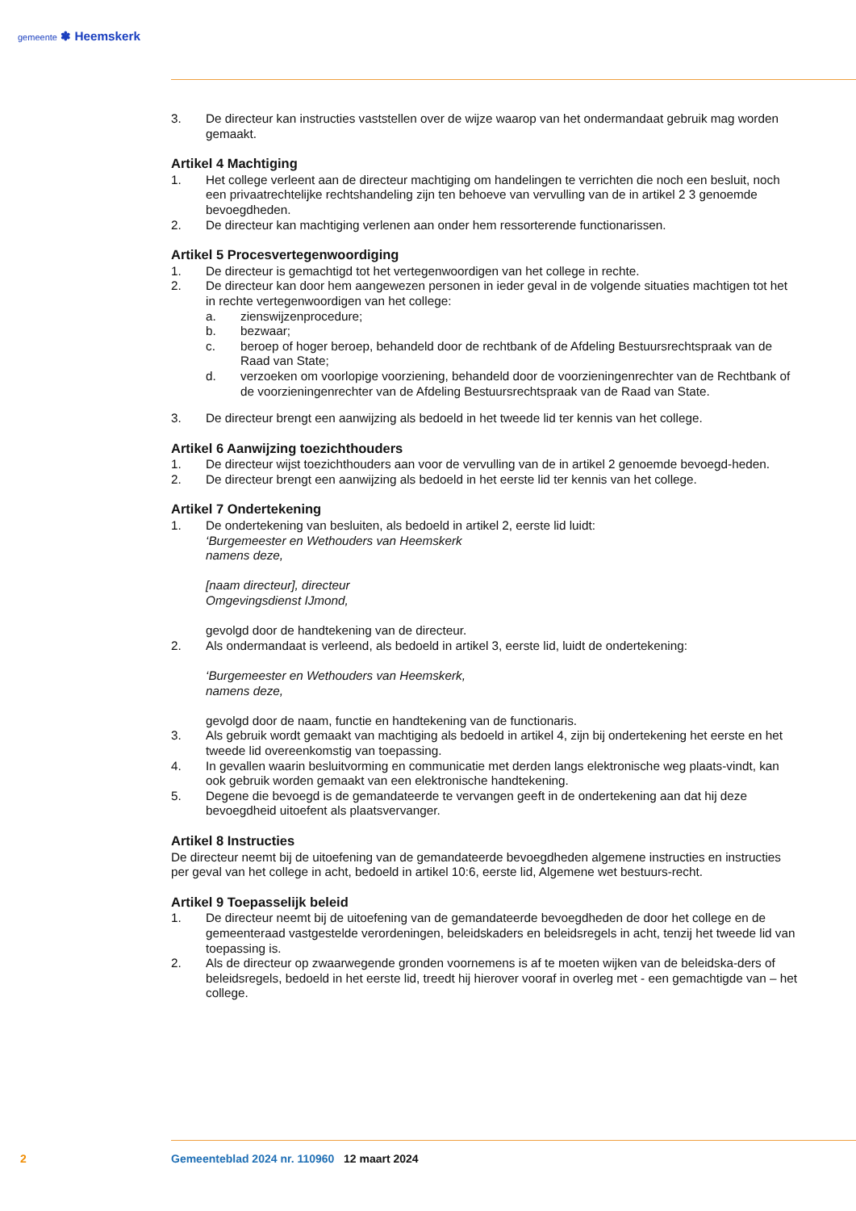gemeente ✽ Heemskerk
3. De directeur kan instructies vaststellen over de wijze waarop van het ondermandaat gebruik mag worden gemaakt.
Artikel 4 Machtiging
1. Het college verleent aan de directeur machtiging om handelingen te verrichten die noch een besluit, noch een privaatrechtelijke rechtshandeling zijn ten behoeve van vervulling van de in artikel 2 3 genoemde bevoegdheden.
2. De directeur kan machtiging verlenen aan onder hem ressorterende functionarissen.
Artikel 5 Procesvertegenwoordiging
1. De directeur is gemachtigd tot het vertegenwoordigen van het college in rechte.
2. De directeur kan door hem aangewezen personen in ieder geval in de volgende situaties machtigen tot het in rechte vertegenwoordigen van het college:
a. zienswijzenprocedure;
b. bezwaar;
c. beroep of hoger beroep, behandeld door de rechtbank of de Afdeling Bestuursrechtspraak van de Raad van State;
d. verzoeken om voorlopige voorziening, behandeld door de voorzieningenrechter van de Rechtbank of de voorzieningenrechter van de Afdeling Bestuursrechtspraak van de Raad van State.
3. De directeur brengt een aanwijzing als bedoeld in het tweede lid ter kennis van het college.
Artikel 6 Aanwijzing toezichthouders
1. De directeur wijst toezichthouders aan voor de vervulling van de in artikel 2 genoemde bevoegd-heden.
2. De directeur brengt een aanwijzing als bedoeld in het eerste lid ter kennis van het college.
Artikel 7 Ondertekening
1. De ondertekening van besluiten, als bedoeld in artikel 2, eerste lid luidt:
‘Burgemeester en Wethouders van Heemskerk
namens deze,
[naam directeur], directeur
Omgevingsdienst IJmond,
gevolgd door de handtekening van de directeur.
2. Als ondermandaat is verleend, als bedoeld in artikel 3, eerste lid, luidt de ondertekening:
‘Burgemeester en Wethouders van Heemskerk,
namens deze,
gevolgd door de naam, functie en handtekening van de functionaris.
3. Als gebruik wordt gemaakt van machtiging als bedoeld in artikel 4, zijn bij ondertekening het eerste en het tweede lid overeenkomstig van toepassing.
4. In gevallen waarin besluitvorming en communicatie met derden langs elektronische weg plaats-vindt, kan ook gebruik worden gemaakt van een elektronische handtekening.
5. Degene die bevoegd is de gemandateerde te vervangen geeft in de ondertekening aan dat hij deze bevoegdheid uitoefent als plaatsvervanger.
Artikel 8 Instructies
De directeur neemt bij de uitoefening van de gemandateerde bevoegdheden algemene instructies en instructies per geval van het college in acht, bedoeld in artikel 10:6, eerste lid, Algemene wet bestuurs-recht.
Artikel 9 Toepasselijk beleid
1. De directeur neemt bij de uitoefening van de gemandateerde bevoegdheden de door het college en de gemeenteraad vastgestelde verordeningen, beleidskaders en beleidsregels in acht, tenzij het tweede lid van toepassing is.
2. Als de directeur op zwaarwegende gronden voornemens is af te moeten wijken van de beleidska-ders of beleidsregels, bedoeld in het eerste lid, treedt hij hierover vooraf in overleg met - een gemachtigde van – het college.
2 Gemeenteblad 2024 nr. 110960 12 maart 2024